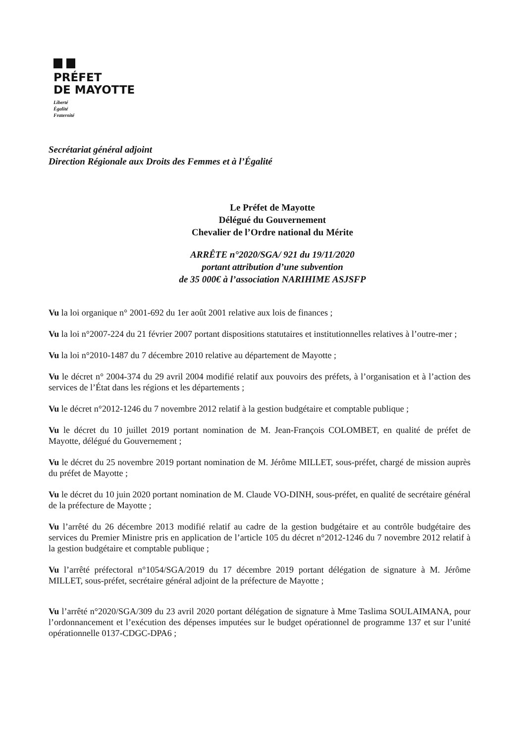PRÉFET
DE MAYOTTE
Liberté
Égalité
Fraternité
Secrétariat général adjoint
Direction Régionale aux Droits des Femmes et à l’Égalité
Le Préfet de Mayotte
Délégué du Gouvernement
Chevalier de l’Ordre national du Mérite
ARRÊTE n°2020/SGA/ 921 du 19/11/2020
portant attribution d’une subvention
de 35 000€ à l’association NARIHIME ASJSFP
Vu la loi organique n° 2001-692 du 1er août 2001 relative aux lois de finances ;
Vu la loi n°2007-224 du 21 février 2007 portant dispositions statutaires et institutionnelles relatives à l’outre-mer ;
Vu la loi n°2010-1487 du 7 décembre 2010 relative au département de Mayotte ;
Vu le décret n° 2004-374 du 29 avril 2004 modifié relatif aux pouvoirs des préfets, à l’organisation et à l’action des services de l’État dans les régions et les départements ;
Vu le décret n°2012-1246 du 7 novembre 2012 relatif à la gestion budgétaire et comptable publique ;
Vu le décret du 10 juillet 2019 portant nomination de M. Jean-François COLOMBET, en qualité de préfet de Mayotte, délégué du Gouvernement ;
Vu le décret du 25 novembre 2019 portant nomination de M. Jérôme MILLET, sous-préfet, chargé de mission auprès du préfet de Mayotte ;
Vu le décret du 10 juin 2020 portant nomination de M. Claude VO-DINH, sous-préfet, en qualité de secrétaire général de la préfecture de Mayotte ;
Vu l’arrêté du 26 décembre 2013 modifié relatif au cadre de la gestion budgétaire et au contrôle budgétaire des services du Premier Ministre pris en application de l’article 105 du décret n°2012-1246 du 7 novembre 2012 relatif à la gestion budgétaire et comptable publique ;
Vu l’arrêté préfectoral n°1054/SGA/2019 du 17 décembre 2019 portant délégation de signature à M. Jérôme MILLET, sous-préfet, secrétaire général adjoint de la préfecture de Mayotte ;
Vu l’arrêté n°2020/SGA/309 du 23 avril 2020 portant délégation de signature à Mme Taslima SOULAIMANA, pour l’ordonnancement et l’exécution des dépenses imputées sur le budget opérationnel de programme 137 et sur l’unité opérationnelle 0137-CDGC-DPA6 ;